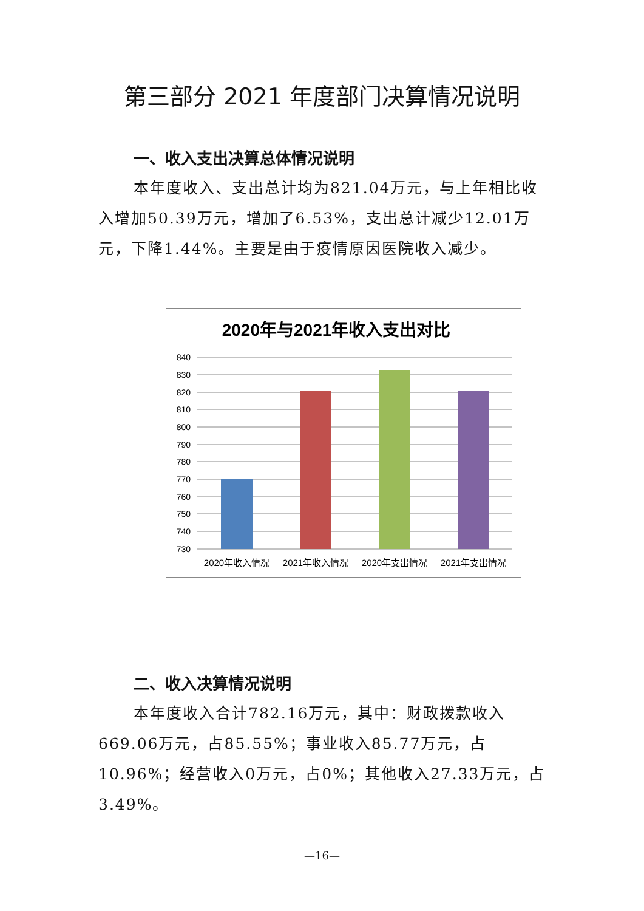第三部分 2021 年度部门决算情况说明
一、收入支出决算总体情况说明
本年度收入、支出总计均为821.04万元，与上年相比收入增加50.39万元，增加了6.53%，支出总计减少12.01万元，下降1.44%。主要是由于疫情原因医院收入减少。
2020年与2021年收入支出对比
840
830
820
810
800
790
780
770
760
750
740
730
2020年收入情况
2021年收入情况
2020年支出情况
2021年支出情况
二、收入决算情况说明
本年度收入合计782.16万元，其中：财政拨款收入669.06万元，占85.55%；事业收入85.77万元，占10.96%；经营收入0万元，占0%；其他收入27.33万元，占3.49%。
—16—